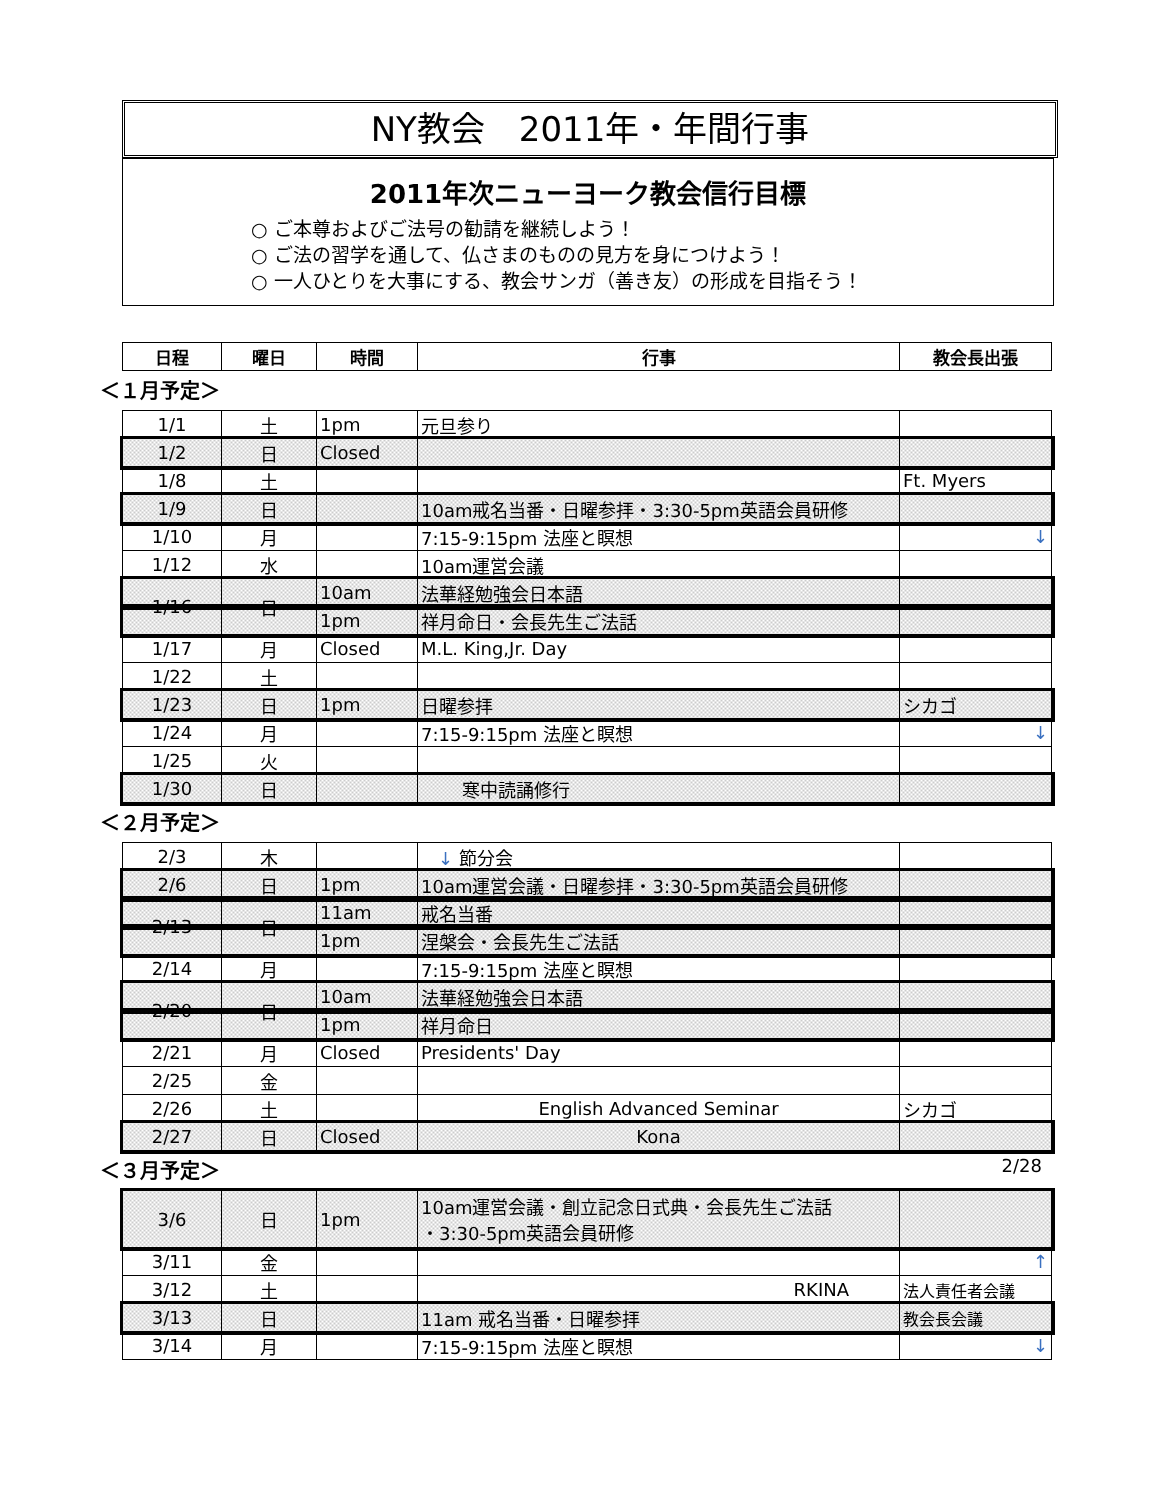NY教会　2011年・年間行事
2011年次ニューヨーク教会信行目標
○ ご本尊およびご法号の勧請を継続しよう！
○ ご法の習学を通して、仏さまのものの見方を身につけよう！
○ 一人ひとりを大事にする、教会サンガ（善き友）の形成を目指そう！
| 日程 | 曜日 | 時間 | 行事 | 教会長出張 |
| --- | --- | --- | --- | --- |
＜１月予定＞
| 1/1 | 土 | 1pm | 元旦参り | |
| 1/2 | 日 | Closed | | |
| 1/8 | 土 | | | Ft. Myers |
| 1/9 | 日 | | 10am戒名当番・日曜参拝・3:30-5pm英語会員研修 | |
| 1/10 | 月 | | 7:15-9:15pm 法座と瞑想 | ↓ |
| 1/12 | 水 | | 10am運営会議 | |
| 1/16 | 日 | 10am | 法華経勉強会日本語 | |
| | | 1pm | 祥月命日・会長先生ご法話 | |
| 1/17 | 月 | Closed | M.L. King,Jr. Day | |
| 1/22 | 土 | | | |
| 1/23 | 日 | 1pm | 日曜参拝 | シカゴ |
| 1/24 | 月 | | 7:15-9:15pm 法座と瞑想 | ↓ |
| 1/25 | 火 | | | |
| 1/30 | 日 | | 寒中読誦修行 | |
＜２月予定＞
| 2/3 | 木 | | ↓ 節分会 | |
| 2/6 | 日 | 1pm | 10am運営会議・日曜参拝・3:30-5pm英語会員研修 | |
| 2/13 | 日 | 11am | 戒名当番 | |
| | | 1pm | 涅槃会・会長先生ご法話 | |
| 2/14 | 月 | | 7:15-9:15pm 法座と瞑想 | |
| 2/20 | 日 | 10am | 法華経勉強会日本語 | |
| | | 1pm | 祥月命日 | |
| 2/21 | 月 | Closed | Presidents' Day | |
| 2/25 | 金 | | | |
| 2/26 | 土 | | English Advanced Seminar | シカゴ |
| 2/27 | 日 | Closed | Kona | |
＜３月予定＞ 2/28
| 3/6 | 日 | 1pm | 10am運営会議・創立記念日式典・会長先生ご法話 ・3:30-5pm英語会員研修 | |
| 3/11 | 金 | | | ↑ |
| 3/12 | 土 | | RKINA | 法人責任者会議 |
| 3/13 | 日 | | 11am 戒名当番・日曜参拝 | 教会長会議 |
| 3/14 | 月 | | 7:15-9:15pm 法座と瞑想 | ↓ |